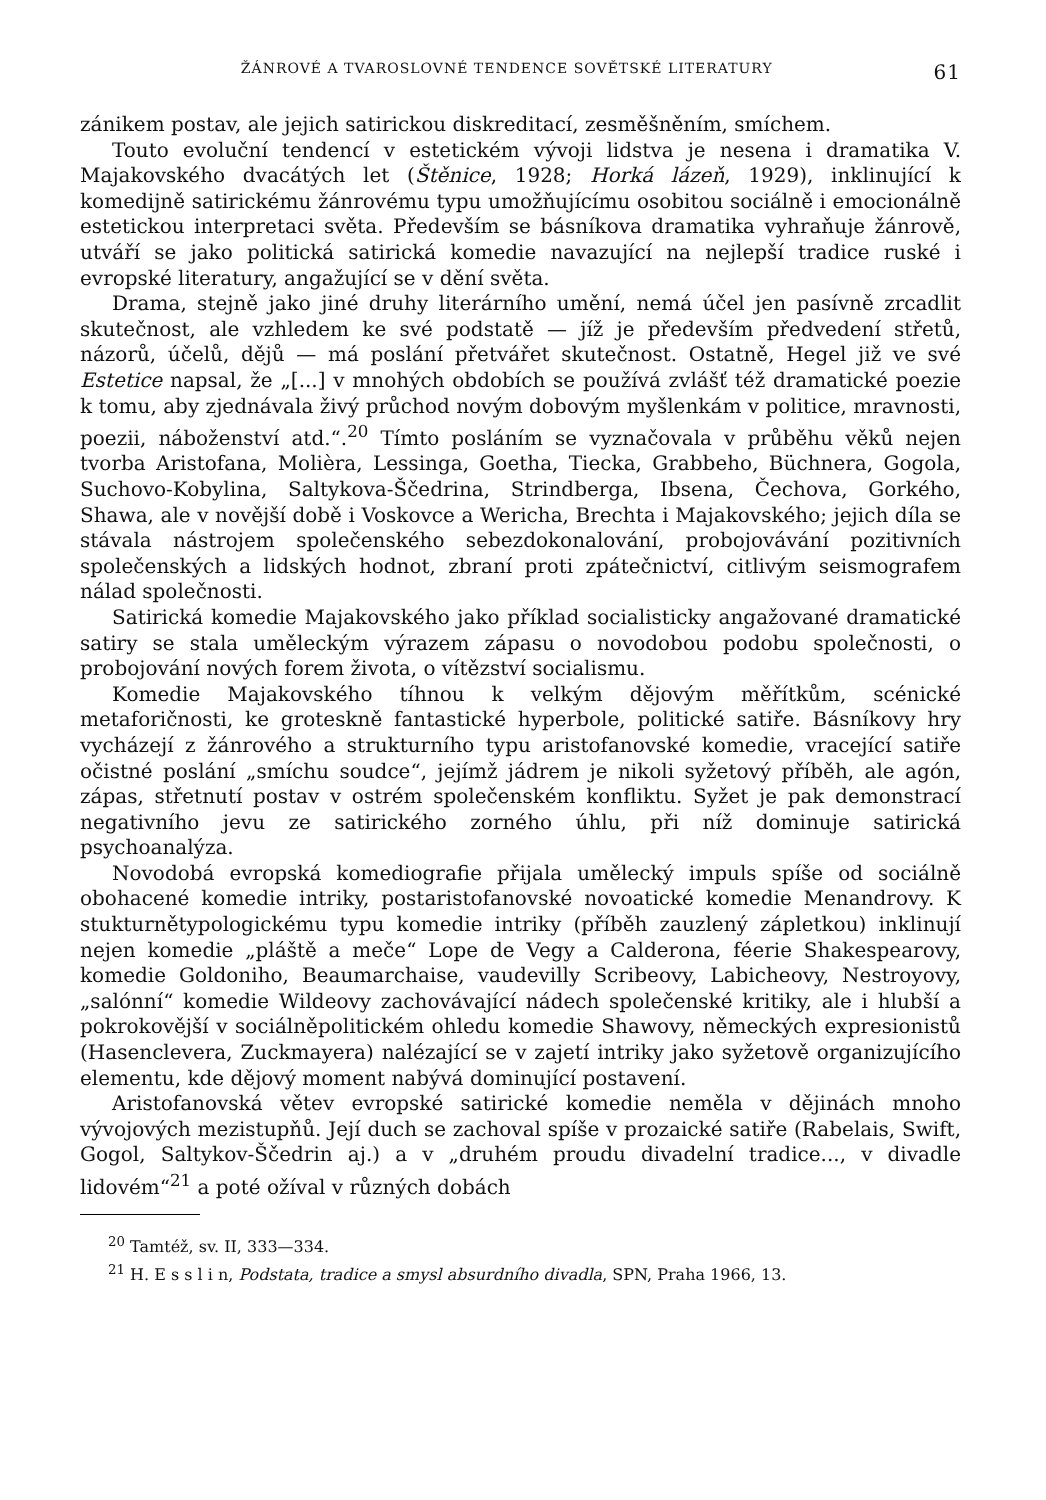ŽÁNROVÉ A TVAROSLOVNÉ TENDENCE SOVĚTSKÉ LITERATURY 61
zánikem postav, ale jejich satirickou diskreditací, zesměšněním, smíchem.
Touto evoluční tendencí v estetickém vývoji lidstva je nesena i dramatika V. Majakovského dvacátých let (Štěnice, 1928; Horká lázeň, 1929), inklinující k komedijně satirickému žánrovému typu umožňujícímu osobitou sociálně i emocionálně estetickou interpretaci světa. Především se básníkova dramatika vyhraňuje žánrově, utváří se jako politická satirická komedie navazující na nejlepší tradice ruské i evropské literatury, angažující se v dění světa.
Drama, stejně jako jiné druhy literárního umění, nemá účel jen pasívně zrcadlit skutečnost, ale vzhledem ke své podstatě — jíž je především předvedení střetů, názorů, účelů, dějů — má poslání přetvářet skutečnost. Ostatně, Hegel již ve své Estetice napsal, že „[...] v mnohých obdobích se používá zvlášť též dramatické poezie k tomu, aby zjednávala živý průchod novým dobovým myšlenkám v politice, mravnosti, poezii, náboženství atd.“.<sup>20</sup> Tímto posláním se vyznačovala v průběhu věků nejen tvorba Aristofana, Molièra, Lessinga, Goetha, Tiecka, Grabbeho, Büchnera, Gogola, Suchovo-Kobylina, Saltykova-Ščedrina, Strindberga, Ibsena, Čechova, Gorkého, Shawa, ale v novější době i Voskovce a Wericha, Brechta i Majakovského; jejich díla se stávala nástrojem společenského sebezdokonalování, probojovávání pozitivních společenských a lidských hodnot, zbraní proti zpátečnictví, citlivým seismografem nálad společnosti.
Satirická komedie Majakovského jako příklad socialisticky angažované dramatické satiry se stala uměleckým výrazem zápasu o novodobou podobu společnosti, o probojování nových forem života, o vítězství socialismu.
Komedie Majakovského tíhnou k velkým dějovým měřítkům, scénické metaforičnosti, ke groteskně fantastické hyperbole, politické satiře. Básníkovy hry vycházejí z žánrového a strukturního typu aristofanovské komedie, vracející satiře očistné poslání „smíchu soudce“, jejímž jádrem je nikoli syžetový příběh, ale agón, zápas, střetnutí postav v ostrém společenském konfliktu. Syžet je pak demonstrací negativního jevu ze satirického zorného úhlu, při níž dominuje satirická psychoanalýza.
Novodobá evropská komediografie přijala umělecký impuls spíše od sociálně obohacené komedie intriky, postaristofanovské novoatické komedie Menandrovy. K stukturnětypologickému typu komedie intriky (příběh zauzlený zápletkou) inklinují nejen komedie „pláště a meče“ Lope de Vegy a Calderona, féerie Shakespearovy, komedie Goldoniho, Beaumarchaise, vaudevilly Scribeovy, Labicheovy, Nestroyovy, „salónní“ komedie Wildeovy zachovávající nádech společenské kritiky, ale i hlubší a pokrokovější v sociálněpolitickém ohledu komedie Shawovy, německých expresionistů (Hasenclevera, Zuckmayera) nalézající se v zajetí intriky jako syžetově organizujícího elementu, kde dějový moment nabývá dominující postavení.
Aristofanovská větev evropské satirické komedie neměla v dějinách mnoho vývojových mezistupňů. Její duch se zachoval spíše v prozaické satiře (Rabelais, Swift, Gogol, Saltykov-Ščedrin aj.) a v „druhém proudu divadelní tradice..., v divadle lidovém“<sup>21</sup> a poté ožíval v různých dobách
<sup>20</sup> Tamtéž, sv. II, 333—334.
<sup>21</sup> H. E s s l i n, Podstata, tradice a smysl absurdního divadla, SPN, Praha 1966, 13.